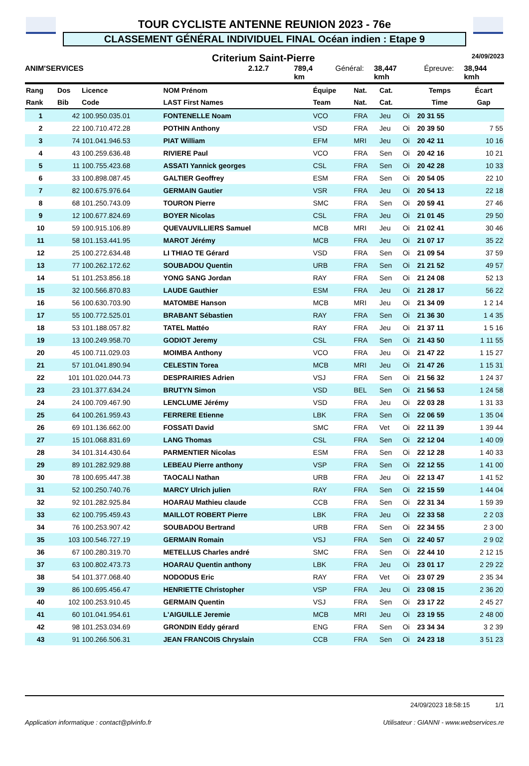TOUR CYCLISTE ANTENNE REUNION 2023 - 76e
CLASSEMENT GÉNÉRAL INDIVIDUEL FINAL Océan indien : Etape 9
Criterium Saint-Pierre 24/09/2023
ANIM'SERVICES 2.12.7 789,4 km Général: 38,447 kmh Épreuve: 38,944 kmh
| Rang | Dos | Licence | NOM Prénom | Équipe | Nat. | Cat. | | Temps | Écart |
| --- | --- | --- | --- | --- | --- | --- | --- | --- | --- |
| Rank | Bib | Code | LAST First Names | Team | Nat. | Cat. | | Time | Gap |
| 1 | 42 | 100.950.035.01 | FONTENELLE Noam | VCO | FRA | Jeu | Oi | 20 31 55 | |
| 2 | 22 | 100.710.472.28 | POTHIN Anthony | VSD | FRA | Jeu | Oi | 20 39 50 | 7 55 |
| 3 | 74 | 101.041.946.53 | PIAT William | EFM | MRI | Jeu | Oi | 20 42 11 | 10 16 |
| 4 | 43 | 100.259.636.48 | RIVIERE Paul | VCO | FRA | Sen | Oi | 20 42 16 | 10 21 |
| 5 | 11 | 100.755.423.68 | ASSATI Yannick georges | CSL | FRA | Sen | Oi | 20 42 28 | 10 33 |
| 6 | 33 | 100.898.087.45 | GALTIER Geoffrey | ESM | FRA | Sen | Oi | 20 54 05 | 22 10 |
| 7 | 82 | 100.675.976.64 | GERMAIN Gautier | VSR | FRA | Jeu | Oi | 20 54 13 | 22 18 |
| 8 | 68 | 101.250.743.09 | TOURON Pierre | SMC | FRA | Sen | Oi | 20 59 41 | 27 46 |
| 9 | 12 | 100.677.824.69 | BOYER Nicolas | CSL | FRA | Jeu | Oi | 21 01 45 | 29 50 |
| 10 | 59 | 100.915.106.89 | QUEVAUVILLIERS Samuel | MCB | MRI | Jeu | Oi | 21 02 41 | 30 46 |
| 11 | 58 | 101.153.441.95 | MAROT Jérémy | MCB | FRA | Jeu | Oi | 21 07 17 | 35 22 |
| 12 | 25 | 100.272.634.48 | LI THIAO TE Gérard | VSD | FRA | Sen | Oi | 21 09 54 | 37 59 |
| 13 | 77 | 100.262.172.62 | SOUBADOU Quentin | URB | FRA | Sen | Oi | 21 21 52 | 49 57 |
| 14 | 51 | 101.253.856.18 | YONG SANG Jordan | RAY | FRA | Sen | Oi | 21 24 08 | 52 13 |
| 15 | 32 | 100.566.870.83 | LAUDE Gauthier | ESM | FRA | Jeu | Oi | 21 28 17 | 56 22 |
| 16 | 56 | 100.630.703.90 | MATOMBE Hanson | MCB | MRI | Jeu | Oi | 21 34 09 | 1 2 14 |
| 17 | 55 | 100.772.525.01 | BRABANT Sébastien | RAY | FRA | Sen | Oi | 21 36 30 | 1 4 35 |
| 18 | 53 | 101.188.057.82 | TATEL Mattéo | RAY | FRA | Jeu | Oi | 21 37 11 | 1 5 16 |
| 19 | 13 | 100.249.958.70 | GODIOT Jeremy | CSL | FRA | Sen | Oi | 21 43 50 | 1 11 55 |
| 20 | 45 | 100.711.029.03 | MOIMBA Anthony | VCO | FRA | Jeu | Oi | 21 47 22 | 1 15 27 |
| 21 | 57 | 101.041.890.94 | CELESTIN Torea | MCB | MRI | Jeu | Oi | 21 47 26 | 1 15 31 |
| 22 | 101 | 101.020.044.73 | DESPRAIRIES Adrien | VSJ | FRA | Sen | Oi | 21 56 32 | 1 24 37 |
| 23 | 23 | 101.377.634.24 | BRUTYN Simon | VSD | BEL | Sen | Oi | 21 56 53 | 1 24 58 |
| 24 | 24 | 100.709.467.90 | LENCLUME Jérémy | VSD | FRA | Jeu | Oi | 22 03 28 | 1 31 33 |
| 25 | 64 | 100.261.959.43 | FERRERE Etienne | LBK | FRA | Sen | Oi | 22 06 59 | 1 35 04 |
| 26 | 69 | 101.136.662.00 | FOSSATI David | SMC | FRA | Vet | Oi | 22 11 39 | 1 39 44 |
| 27 | 15 | 101.068.831.69 | LANG Thomas | CSL | FRA | Sen | Oi | 22 12 04 | 1 40 09 |
| 28 | 34 | 101.314.430.64 | PARMENTIER Nicolas | ESM | FRA | Sen | Oi | 22 12 28 | 1 40 33 |
| 29 | 89 | 101.282.929.88 | LEBEAU Pierre anthony | VSP | FRA | Sen | Oi | 22 12 55 | 1 41 00 |
| 30 | 78 | 100.695.447.38 | TAOCALI Nathan | URB | FRA | Jeu | Oi | 22 13 47 | 1 41 52 |
| 31 | 52 | 100.250.740.76 | MARCY Ulrich julien | RAY | FRA | Sen | Oi | 22 15 59 | 1 44 04 |
| 32 | 92 | 101.282.925.84 | HOARAU Mathieu claude | CCB | FRA | Sen | Oi | 22 31 34 | 1 59 39 |
| 33 | 62 | 100.795.459.43 | MAILLOT ROBERT Pierre | LBK | FRA | Jeu | Oi | 22 33 58 | 2 2 03 |
| 34 | 76 | 100.253.907.42 | SOUBADOU Bertrand | URB | FRA | Sen | Oi | 22 34 55 | 2 3 00 |
| 35 | 103 | 100.546.727.19 | GERMAIN Romain | VSJ | FRA | Sen | Oi | 22 40 57 | 2 9 02 |
| 36 | 67 | 100.280.319.70 | METELLUS Charles andré | SMC | FRA | Sen | Oi | 22 44 10 | 2 12 15 |
| 37 | 63 | 100.802.473.73 | HOARAU Quentin anthony | LBK | FRA | Jeu | Oi | 23 01 17 | 2 29 22 |
| 38 | 54 | 101.377.068.40 | NODODUS Eric | RAY | FRA | Vet | Oi | 23 07 29 | 2 35 34 |
| 39 | 86 | 100.695.456.47 | HENRIETTE Christopher | VSP | FRA | Jeu | Oi | 23 08 15 | 2 36 20 |
| 40 | 102 | 100.253.910.45 | GERMAIN Quentin | VSJ | FRA | Sen | Oi | 23 17 22 | 2 45 27 |
| 41 | 60 | 101.041.954.61 | L'AIGUILLE Jeremie | MCB | MRI | Jeu | Oi | 23 19 55 | 2 48 00 |
| 42 | 98 | 101.253.034.69 | GRONDIN Eddy gérard | ENG | FRA | Sen | Oi | 23 34 34 | 3 2 39 |
| 43 | 91 | 100.266.506.31 | JEAN FRANCOIS Chryslain | CCB | FRA | Sen | Oi | 24 23 18 | 3 51 23 |
24/09/2023 18:58:15 1/1
Application informatique : contact@plvinfo.fr Utilisateur : GIANNI - www.webservices.re